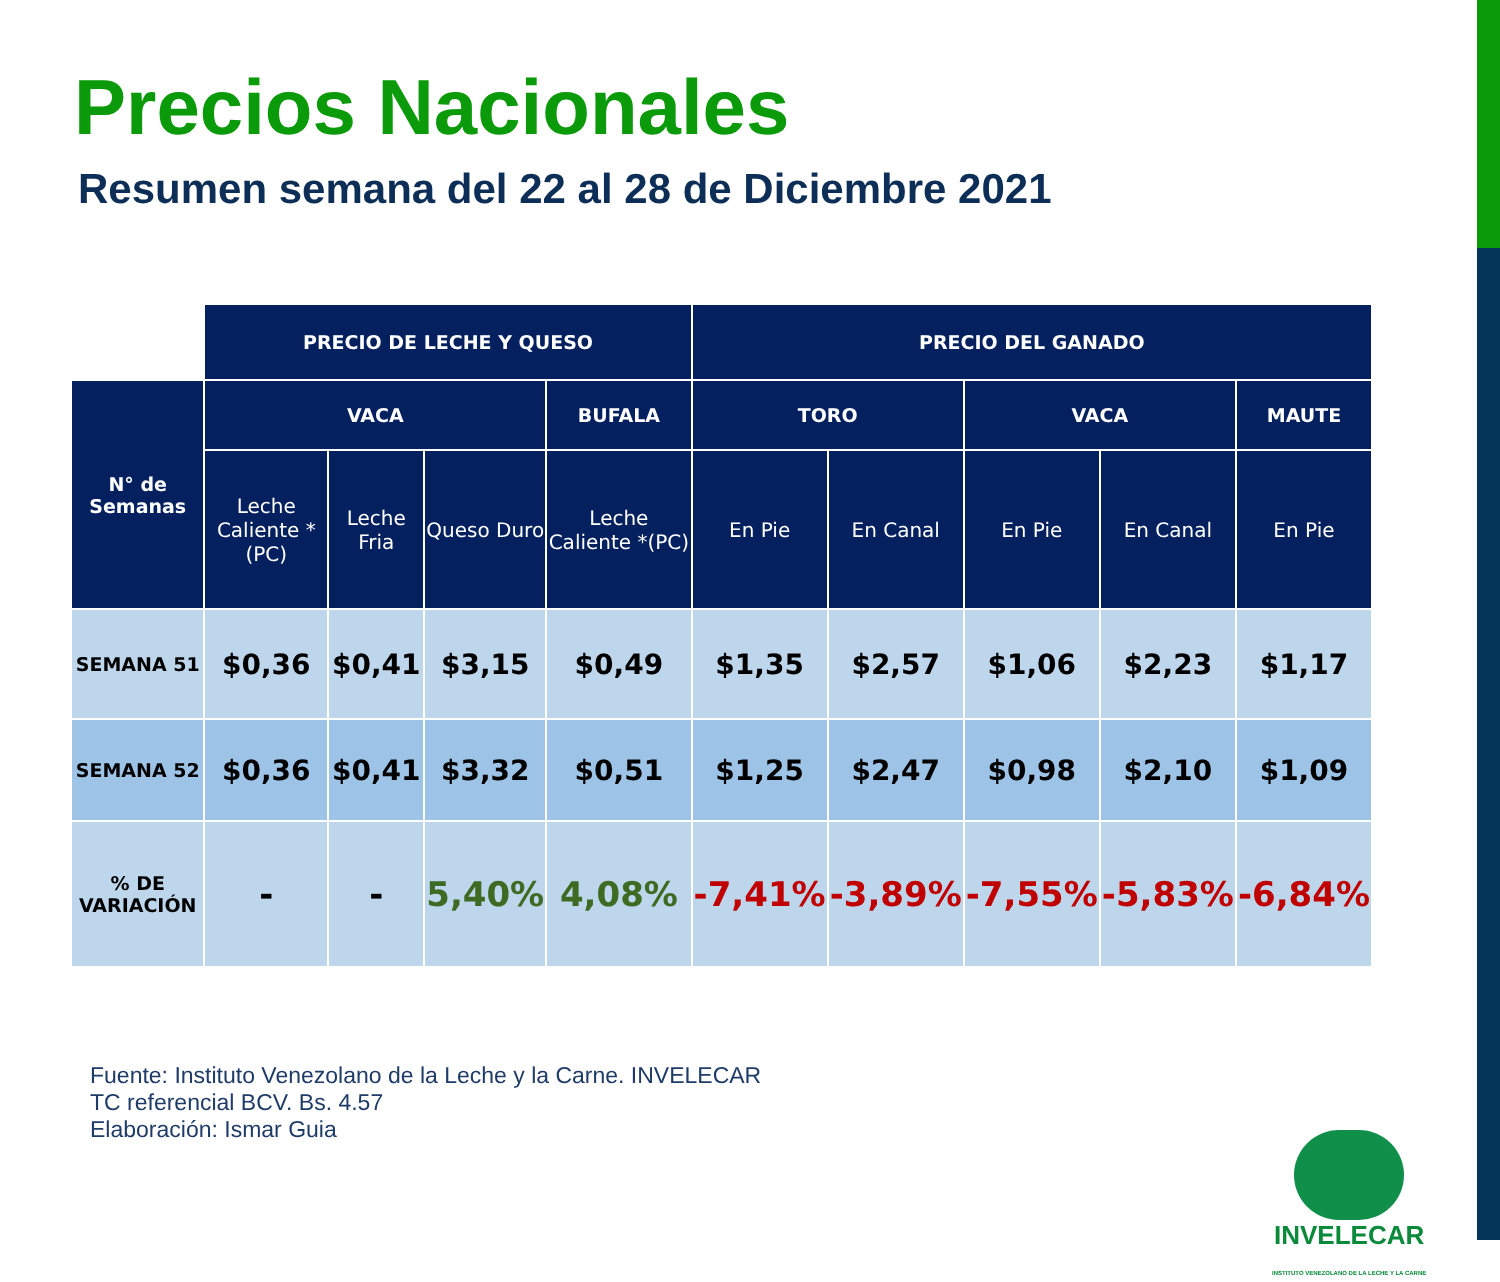Precios Nacionales
Resumen semana del 22 al 28 de Diciembre 2021
| | PRECIO DE LECHE Y QUESO | | | | PRECIO DEL GANADO | | | | |
| N° de Semanas | VACA | | | BUFALA | TORO | | VACA | | MAUTE |
| | Leche Caliente *(PC) | Leche Fria | Queso Duro | Leche Caliente *(PC) | En Pie | En Canal | En Pie | En Canal | En Pie |
| SEMANA 51 | $0,36 | $0,41 | $3,15 | $0,49 | $1,35 | $2,57 | $1,06 | $2,23 | $1,17 |
| SEMANA 52 | $0,36 | $0,41 | $3,32 | $0,51 | $1,25 | $2,47 | $0,98 | $2,10 | $1,09 |
| % DE VARIACIÓN | - | - | 5,40% | 4,08% | -7,41% | -3,89% | -7,55% | -5,83% | -6,84% |
Fuente: Instituto Venezolano de la Leche y la Carne. INVELECAR
TC referencial BCV. Bs. 4.57
Elaboración: Ismar Guia
INVELECAR
INSTITUTO VENEZOLANO DE LA LECHE Y LA CARNE